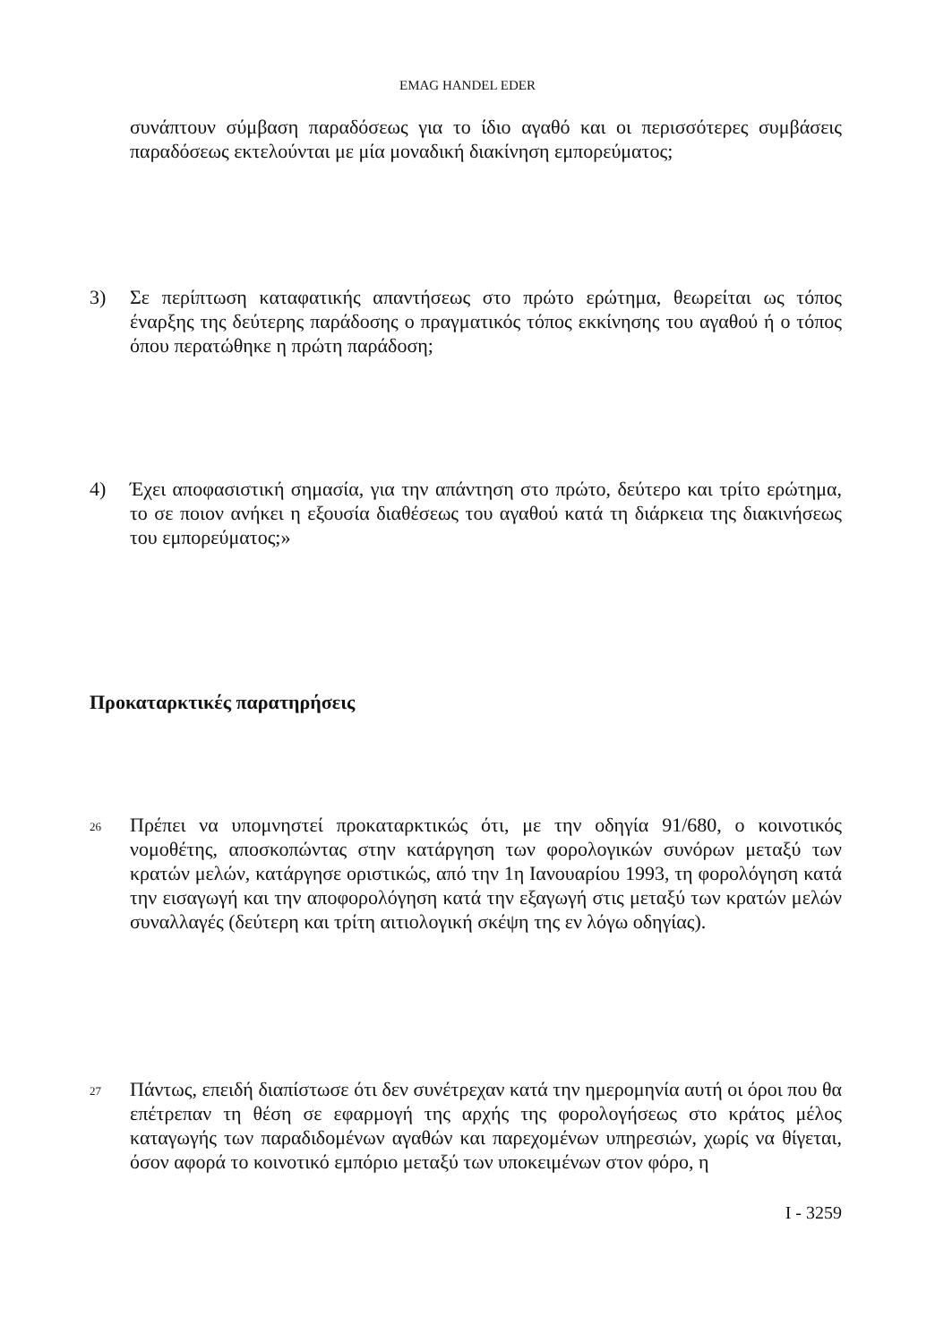EMAG HANDEL EDER
συνάπτουν σύμβαση παραδόσεως για το ίδιο αγαθό και οι περισσότερες συμβάσεις παραδόσεως εκτελούνται με μία μοναδική διακίνηση εμπορεύματος;
3) Σε περίπτωση καταφατικής απαντήσεως στο πρώτο ερώτημα, θεωρείται ως τόπος έναρξης της δεύτερης παράδοσης ο πραγματικός τόπος εκκίνησης του αγαθού ή ο τόπος όπου περατώθηκε η πρώτη παράδοση;
4) Έχει αποφασιστική σημασία, για την απάντηση στο πρώτο, δεύτερο και τρίτο ερώτημα, το σε ποιον ανήκει η εξουσία διαθέσεως του αγαθού κατά τη διάρκεια της διακινήσεως του εμπορεύματος;»
Προκαταρκτικές παρατηρήσεις
26 Πρέπει να υπομνηστεί προκαταρκτικώς ότι, με την οδηγία 91/680, ο κοινοτικός νομοθέτης, αποσκοπώντας στην κατάργηση των φορολογικών συνόρων μεταξύ των κρατών μελών, κατάργησε οριστικώς, από την 1η Ιανουαρίου 1993, τη φορολόγηση κατά την εισαγωγή και την αποφορολόγηση κατά την εξαγωγή στις μεταξύ των κρατών μελών συναλλαγές (δεύτερη και τρίτη αιτιολογική σκέψη της εν λόγω οδηγίας).
27 Πάντως, επειδή διαπίστωσε ότι δεν συνέτρεχαν κατά την ημερομηνία αυτή οι όροι που θα επέτρεπαν τη θέση σε εφαρμογή της αρχής της φορολογήσεως στο κράτος μέλος καταγωγής των παραδιδομένων αγαθών και παρεχομένων υπηρεσιών, χωρίς να θίγεται, όσον αφορά το κοινοτικό εμπόριο μεταξύ των υποκειμένων στον φόρο, η
I - 3259